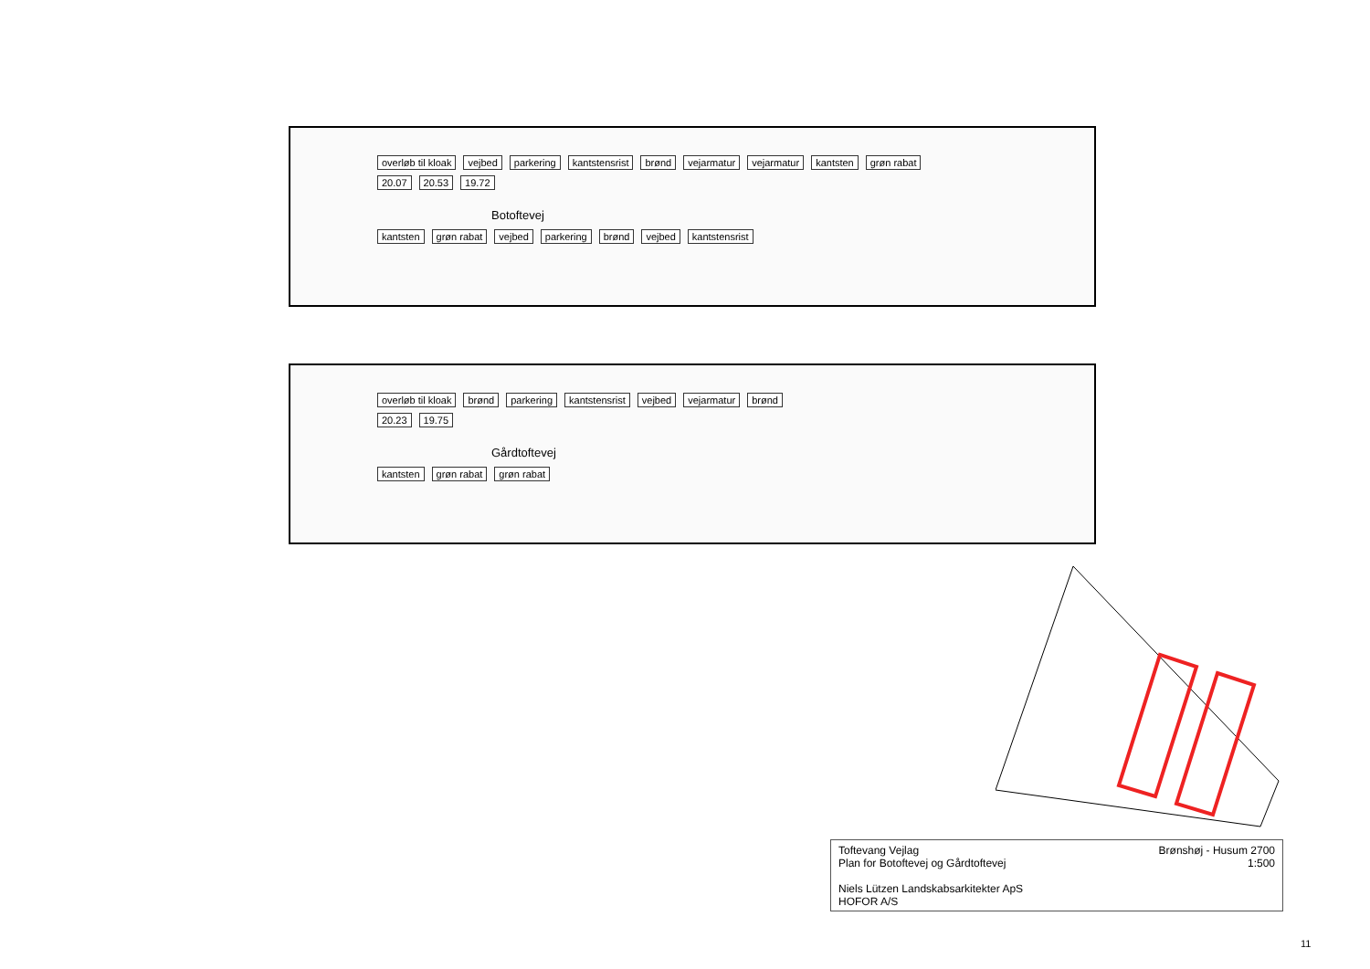overløb til kloak vejbed parkering kantstensrist brønd vejarmatur vejarmatur kantsten grøn rabat
20.07 20.53 19.72
Botoftevej
kantsten grøn rabat vejbed parkering brønd vejbed kantstensrist
overløb til kloak brønd parkering kantstensrist vejbed vejarmatur brønd
20.23 19.75
Gårdtoftevej
kantsten grøn rabat grøn rabat
Brønshøj - Husum 2700
1:500
Toftevang Vejlag
Plan for Botoftevej og Gårdtoftevej
Niels Lützen Landskabsarkitekter ApS
HOFOR A/S
11